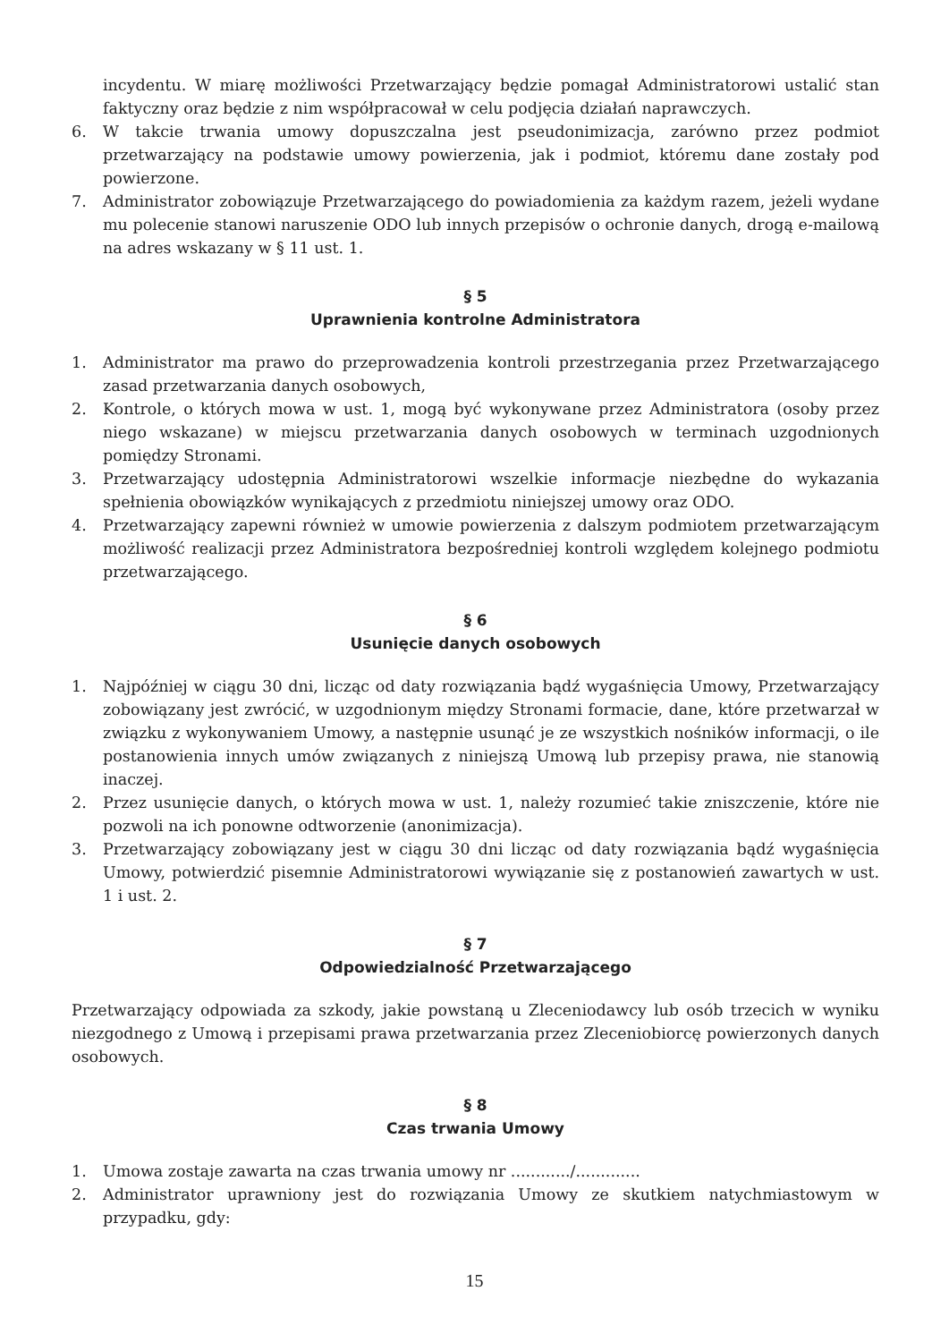incydentu. W miarę możliwości Przetwarzający będzie pomagał Administratorowi ustalić stan faktyczny oraz będzie z nim współpracował w celu podjęcia działań naprawczych.
6. W takcie trwania umowy dopuszczalna jest pseudonimizacja, zarówno przez podmiot przetwarzający na podstawie umowy powierzenia, jak i podmiot, któremu dane zostały pod powierzone.
7. Administrator zobowiązuje Przetwarzającego do powiadomienia za każdym razem, jeżeli wydane mu polecenie stanowi naruszenie ODO lub innych przepisów o ochronie danych, drogą e-mailową na adres wskazany w § 11 ust. 1.
§ 5
Uprawnienia kontrolne Administratora
1. Administrator ma prawo do przeprowadzenia kontroli przestrzegania przez Przetwarzającego zasad przetwarzania danych osobowych,
2. Kontrole, o których mowa w ust. 1, mogą być wykonywane przez Administratora (osoby przez niego wskazane) w miejscu przetwarzania danych osobowych w terminach uzgodnionych pomiędzy Stronami.
3. Przetwarzający udostępnia Administratorowi wszelkie informacje niezbędne do wykazania spełnienia obowiązków wynikających z przedmiotu niniejszej umowy oraz ODO.
4. Przetwarzający zapewni również w umowie powierzenia z dalszym podmiotem przetwarzającym możliwość realizacji przez Administratora bezpośredniej kontroli względem kolejnego podmiotu przetwarzającego.
§ 6
Usunięcie danych osobowych
1. Najpóźniej w ciągu 30 dni, licząc od daty rozwiązania bądź wygaśnięcia Umowy, Przetwarzający zobowiązany jest zwrócić, w uzgodnionym między Stronami formacie, dane, które przetwarzał w związku z wykonywaniem Umowy, a następnie usunąć je ze wszystkich nośników informacji, o ile postanowienia innych umów związanych z niniejszą Umową lub przepisy prawa, nie stanowią inaczej.
2. Przez usunięcie danych, o których mowa w ust. 1, należy rozumieć takie zniszczenie, które nie pozwoli na ich ponowne odtworzenie (anonimizacja).
3. Przetwarzający zobowiązany jest w ciągu 30 dni licząc od daty rozwiązania bądź wygaśnięcia Umowy, potwierdzić pisemnie Administratorowi wywiązanie się z postanowień zawartych w ust. 1 i ust. 2.
§ 7
Odpowiedzialność Przetwarzającego
Przetwarzający odpowiada za szkody, jakie powstaną u Zleceniodawcy lub osób trzecich w wyniku niezgodnego z Umową i przepisami prawa przetwarzania przez Zleceniobiorcę powierzonych danych osobowych.
§ 8
Czas trwania Umowy
1. Umowa zostaje zawarta na czas trwania umowy nr ............/.............
2. Administrator uprawniony jest do rozwiązania Umowy ze skutkiem natychmiastowym w przypadku, gdy:
15